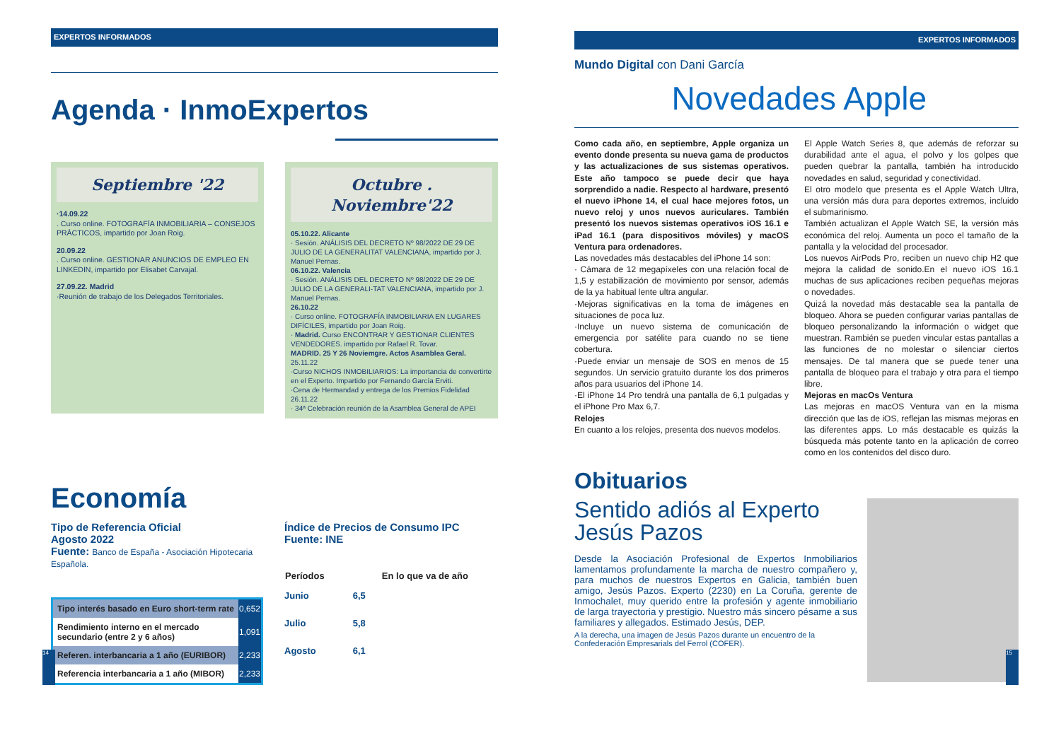EXPERTOS INFORMADOS
Agenda · InmoExpertos
Septiembre '22
·14.09.22
. Curso online. FOTOGRAFÍA INMOBILIARIA – CONSEJOS PRÁCTICOS, impartido por Joan Roig.
20.09.22
. Curso online. GESTIONAR ANUNCIOS DE EMPLEO EN LINKEDIN, impartido por Elisabet Carvajal.
27.09.22. Madrid
·Reunión de trabajo de los Delegados Territoriales.
Octubre . Noviembre'22
05.10.22. Alicante
· Sesión. ANÁLISIS DEL DECRETO Nº 98/2022 DE 29 DE JULIO DE LA GENERALITAT VALENCIANA, impartido por J. Manuel Pernas.
06.10.22. Valencia
· Sesión. ANÁLISIS DEL DECRETO Nº 98/2022 DE 29 DE JULIO DE LA GENERALI-TAT VALENCIANA, impartido por J. Manuel Pernas.
26.10.22
· Curso online. FOTOGRAFÍA INMOBILIARIA EN LUGARES DIFÍCILES, impartido por Joan Roig.
· Madrid. Curso ENCONTRAR Y GESTIONAR CLIENTES VENDEDORES. impartido por Rafael R. Tovar.
MADRID. 25 Y 26 Noviemgre. Actos Asamblea Geral.
25.11.22
·Curso NICHOS INMOBILIARIOS: La importancia de convertirte en el Experto. Impartido por Fernando García Erviti.
·Cena de Hermandad y entrega de los Premios Fidelidad
26.11.22
· 34ª Celebración reunión de la Asamblea General de APEI
Economía
Tipo de Referencia Oficial
Agosto 2022
Fuente: Banco de España - Asociación Hipotecaria Española.
| Tipo interés basado en Euro short-term rate | 0,652 |
| Rendimiento interno en el mercado secundario (entre 2 y 6 años) | 1,091 |
| Referen. interbancaria a 1 año (EURIBOR) | 2,233 |
| Referencia interbancaria a 1 año (MIBOR) | 2,233 |
Índice de Precios de Consumo IPC
Fuente: INE
| Períodos | En lo que va de año |
| --- | --- |
| Junio | 6,5 |
| Julio | 5,8 |
| Agosto | 6,1 |
14
EXPERTOS INFORMADOS
Mundo Digital con Dani García
Novedades Apple
Como cada año, en septiembre, Apple organiza un evento donde presenta su nueva gama de productos y las actualizaciones de sus sistemas operativos. Este año tampoco se puede decir que haya sorprendido a nadie. Respecto al hardware, presentó el nuevo iPhone 14, el cual hace mejores fotos, un nuevo reloj y unos nuevos auriculares. También presentó los nuevos sistemas operativos iOS 16.1 e iPad 16.1 (para dispositivos móviles) y macOS Ventura para ordenadores.
Las novedades más destacables del iPhone 14 son:
· Cámara de 12 megapíxeles con una relación focal de 1,5 y estabilización de movimiento por sensor, además de la ya habitual lente ultra angular.
·Mejoras significativas en la toma de imágenes en situaciones de poca luz.
·Incluye un nuevo sistema de comunicación de emergencia por satélite para cuando no se tiene cobertura.
·Puede enviar un mensaje de SOS en menos de 15 segundos. Un servicio gratuito durante los dos primeros años para usuarios del iPhone 14.
·El iPhone 14 Pro tendrá una pantalla de 6,1 pulgadas y el iPhone Pro Max 6,7.
Relojes
En cuanto a los relojes, presenta dos nuevos modelos.
El Apple Watch Series 8, que además de reforzar su durabilidad ante el agua, el polvo y los golpes que pueden quebrar la pantalla, también ha introducido novedades en salud, seguridad y conectividad.
El otro modelo que presenta es el Apple Watch Ultra, una versión más dura para deportes extremos, incluido el submarinismo.
También actualizan el Apple Watch SE, la versión más económica del reloj. Aumenta un poco el tamaño de la pantalla y la velocidad del procesador.
Los nuevos AirPods Pro, reciben un nuevo chip H2 que mejora la calidad de sonido.En el nuevo iOS 16.1 muchas de sus aplicaciones reciben pequeñas mejoras o novedades.
Quizá la novedad más destacable sea la pantalla de bloqueo. Ahora se pueden configurar varias pantallas de bloqueo personalizando la información o widget que muestran. Rambién se pueden vincular estas pantallas a las funciones de no molestar o silenciar ciertos mensajes. De tal manera que se puede tener una pantalla de bloqueo para el trabajo y otra para el tiempo libre.
Mejoras en macOs Ventura
Las mejoras en macOS Ventura van en la misma dirección que las de iOS, reflejan las mismas mejoras en las diferentes apps. Lo más destacable es quizás la búsqueda más potente tanto en la aplicación de correo como en los contenidos del disco duro.
Obituarios
Sentido adiós al Experto
Jesús Pazos
Desde la Asociación Profesional de Expertos Inmobiliarios lamentamos profundamente la marcha de nuestro compañero y, para muchos de nuestros Expertos en Galicia, también buen amigo, Jesús Pazos. Experto (2230) en La Coruña, gerente de Inmochalet, muy querido entre la profesión y agente inmobiliario de larga trayectoria y prestigio. Nuestro más sincero pésame a sus familiares y allegados. Estimado Jesús, DEP.
A la derecha, una imagen de Jesús Pazos durante un encuentro de la Confederación Empresarials del Ferrol (COFER).
15